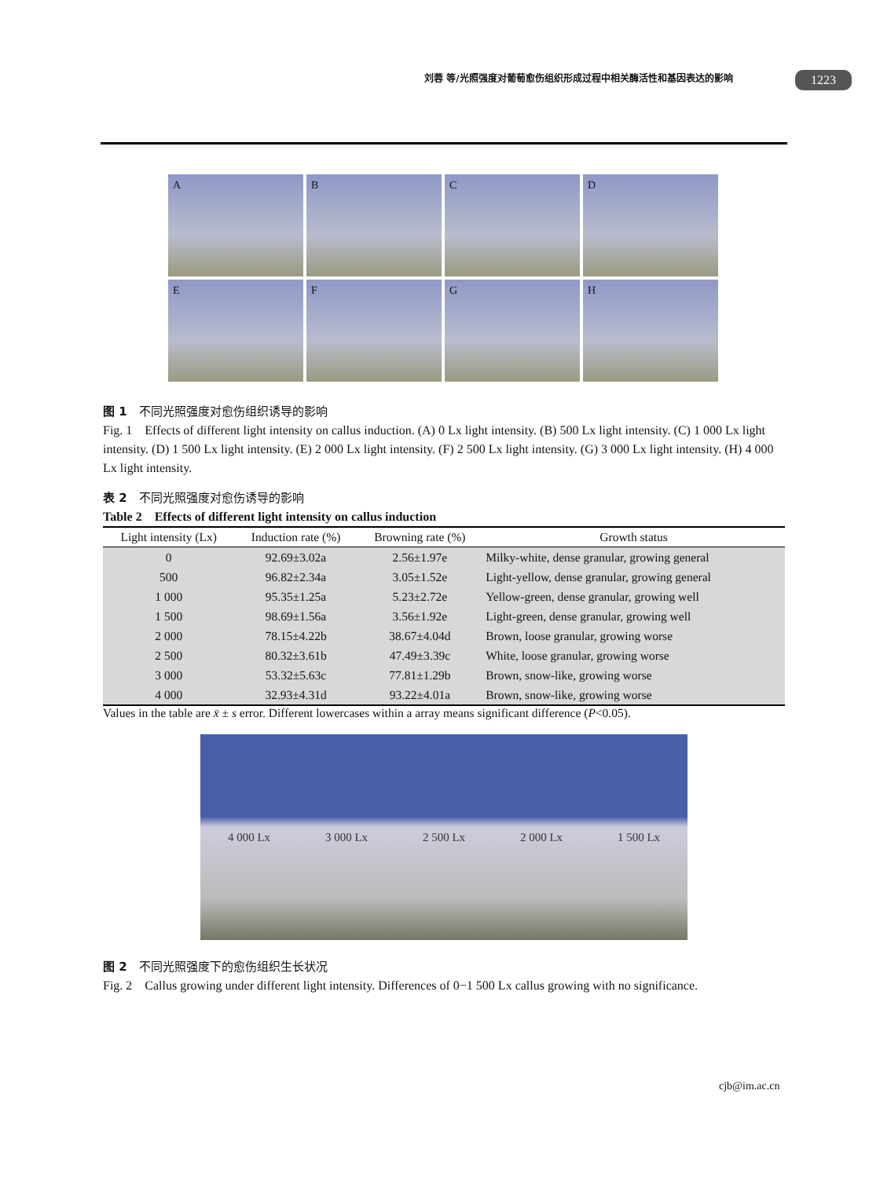刘蓉 等/光照强度对葡萄愈伤组织形成过程中相关酶活性和基因表达的影响
1223
A
B
C
D
E
F
G
H
图 1　不同光照强度对愈伤组织诱导的影响
Fig. 1　Effects of different light intensity on callus induction. (A) 0 Lx light intensity. (B) 500 Lx light intensity. (C) 1 000 Lx light intensity. (D) 1 500 Lx light intensity. (E) 2 000 Lx light intensity. (F) 2 500 Lx light intensity. (G) 3 000 Lx light intensity. (H) 4 000 Lx light intensity.
表 2　不同光照强度对愈伤诱导的影响
Table 2　Effects of different light intensity on callus induction
| Light intensity (Lx) | Induction rate (%) | Browning rate (%) | Growth status |
| --- | --- | --- | --- |
| 0 | 92.69±3.02a | 2.56±1.97e | Milky-white, dense granular, growing general |
| 500 | 96.82±2.34a | 3.05±1.52e | Light-yellow, dense granular, growing general |
| 1 000 | 95.35±1.25a | 5.23±2.72e | Yellow-green, dense granular, growing well |
| 1 500 | 98.69±1.56a | 3.56±1.92e | Light-green, dense granular, growing well |
| 2 000 | 78.15±4.22b | 38.67±4.04d | Brown, loose granular, growing worse |
| 2 500 | 80.32±3.61b | 47.49±3.39c | White, loose granular, growing worse |
| 3 000 | 53.32±5.63c | 77.81±1.29b | Brown, snow-like, growing worse |
| 4 000 | 32.93±4.31d | 93.22±4.01a | Brown, snow-like, growing worse |
Values in the table are x̄ ± s error. Different lowercases within a array means significant difference (P<0.05).
4 000 Lx 3 000 Lx 2 500 Lx 2 000 Lx 1 500 Lx
图 2　不同光照强度下的愈伤组织生长状况
Fig. 2　Callus growing under different light intensity. Differences of 0−1 500 Lx callus growing with no significance.
cjb@im.ac.cn